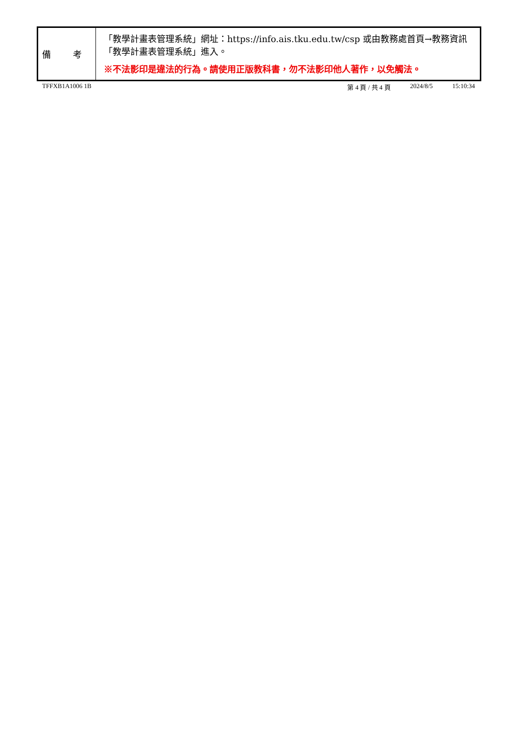| 備 考 | 「教學計畫表管理系統」網址： https://info.ais.tku.edu.tw/csp 或由教務處首頁→教務資訊「教學計畫表管理系統」進入。 ※不法影印是違法的行為。請使用正版教科書，勿不法影印他人著作，以免觸法。 |
TFFXB1A1006 1B 第 4 頁 / 共 4 頁 2024/8/5 15:10:34